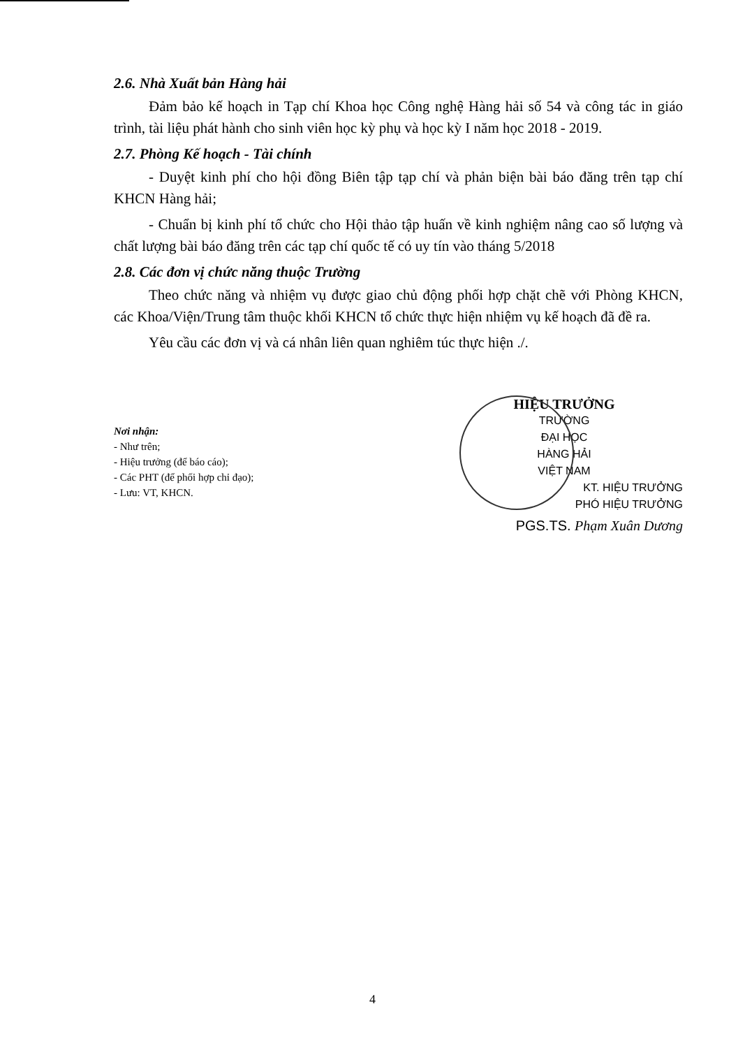2.6. Nhà Xuất bản Hàng hải
Đảm bảo kế hoạch in Tạp chí Khoa học Công nghệ Hàng hải số 54 và công tác in giáo trình, tài liệu phát hành cho sinh viên học kỳ phụ và học kỳ I năm học 2018 - 2019.
2.7. Phòng Kế hoạch - Tài chính
- Duyệt kinh phí cho hội đồng Biên tập tạp chí và phản biện bài báo đăng trên tạp chí KHCN Hàng hải;
- Chuẩn bị kinh phí tổ chức cho Hội thảo tập huấn về kinh nghiệm nâng cao số lượng và chất lượng bài báo đăng trên các tạp chí quốc tế có uy tín vào tháng 5/2018
2.8. Các đơn vị chức năng thuộc Trường
Theo chức năng và nhiệm vụ được giao chủ động phối hợp chặt chẽ với Phòng KHCN, các Khoa/Viện/Trung tâm thuộc khối KHCN tổ chức thực hiện nhiệm vụ kế hoạch đã đề ra.
Yêu cầu các đơn vị và cá nhân liên quan nghiêm túc thực hiện ./.
Nơi nhận:
- Như trên;
- Hiệu trưởng (để báo cáo);
- Các PHT (để phối hợp chỉ đạo);
- Lưu: VT, KHCN.
HIỆU TRƯỞNG
TRƯỜNG
ĐẠI HỌC
HÀNG HẢI
VIỆT NAM
KT. HIỆU TRƯỞNG
PHÓ HIỆU TRƯỞNG
PGS.TS. Phạm Xuân Dương
4